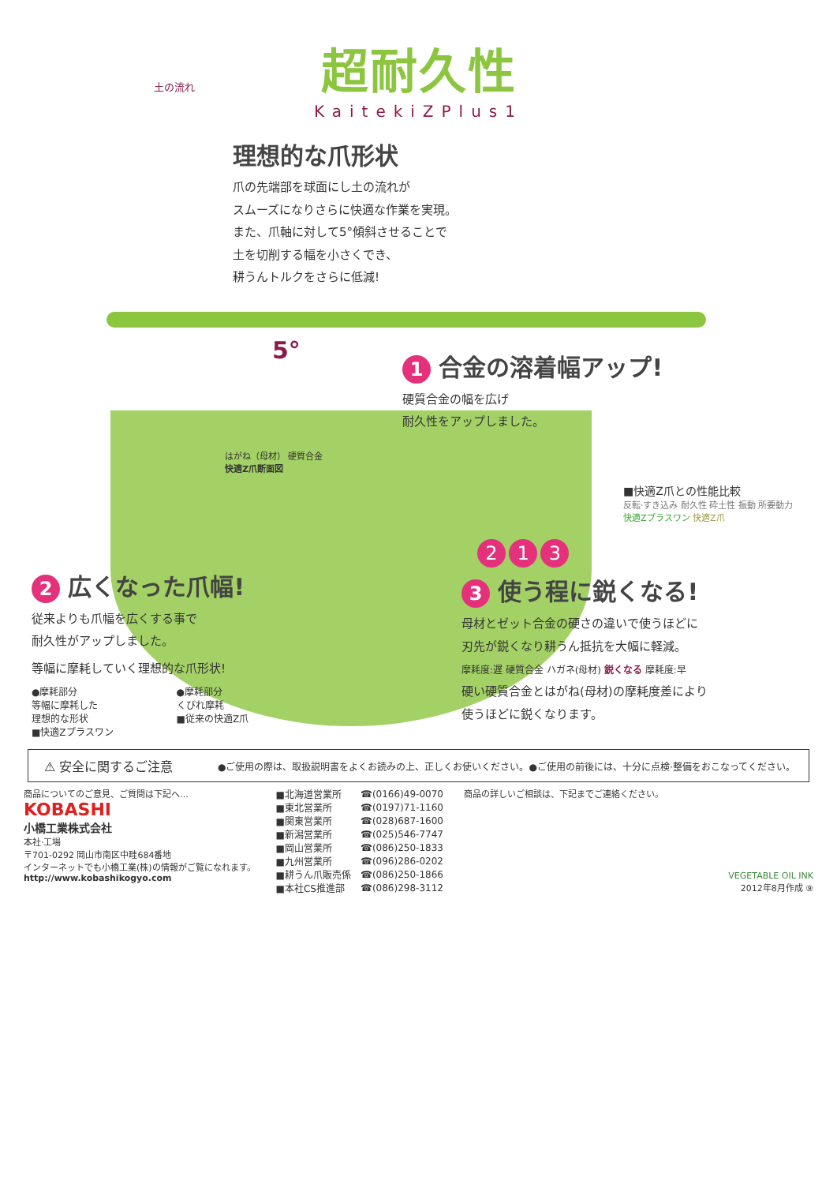超耐久性
KaitekiZPlus1
土の流れ
理想的な爪形状
爪の先端部を球面にし土の流れが
スムーズになりさらに快適な作業を実現。
また、爪軸に対して5°傾斜させることで
土を切削する幅を小さくでき、
耕うんトルクをさらに低減!
5°
1 合金の溶着幅アップ!
硬質合金の幅を広げ
耐久性をアップしました。
はがね（母材） 硬質合金
快適Z爪断面図
■快適Z爪との性能比較
反転·すき込み 耐久性 砕土性 振動 所要動力
快適Zプラスワン 快適Z爪
2 1 3
2 広くなった爪幅!
従来よりも爪幅を広くする事で
耐久性がアップしました。
等幅に摩耗していく理想的な爪形状!
●摩耗部分
等幅に摩耗した
理想的な形状
■快適Zプラスワン
●摩耗部分
くびれ摩耗
■従来の快適Z爪
3 使う程に鋭くなる!
母材とゼット合金の硬さの違いで使うほどに
刃先が鋭くなり耕うん抵抗を大幅に軽減。
摩耗度:遅 硬質合金 ハガネ(母材) 鋭くなる 摩耗度:早
硬い硬質合金とはがね(母材)の摩耗度差により
使うほどに鋭くなります。
⚠ 安全に関するご注意
●ご使用の際は、取扱説明書をよくお読みの上、正しくお使いください。●ご使用の前後には、十分に点検·整備をおこなってください。
商品についてのご意見、ご質問は下記へ…
KOBASHI
小橋工業株式会社
本社·工場
〒701-0292 岡山市南区中畦684番地
インターネットでも小橋工業(株)の情報がご覧になれます。
http://www.kobashikogyo.com
| ■北海道営業所 | ☎(0166)49-0070 |
| ■東北営業所 | ☎(0197)71-1160 |
| ■関東営業所 | ☎(028)687-1600 |
| ■新潟営業所 | ☎(025)546-7747 |
| ■岡山営業所 | ☎(086)250-1833 |
| ■九州営業所 | ☎(096)286-0202 |
| ■耕うん爪販売係 | ☎(086)250-1866 |
| ■本社CS推進部 | ☎(086)298-3112 |
商品の詳しいご相談は、下記までご連絡ください。
VEGETABLE OIL INK
2012年8月作成 ⑨